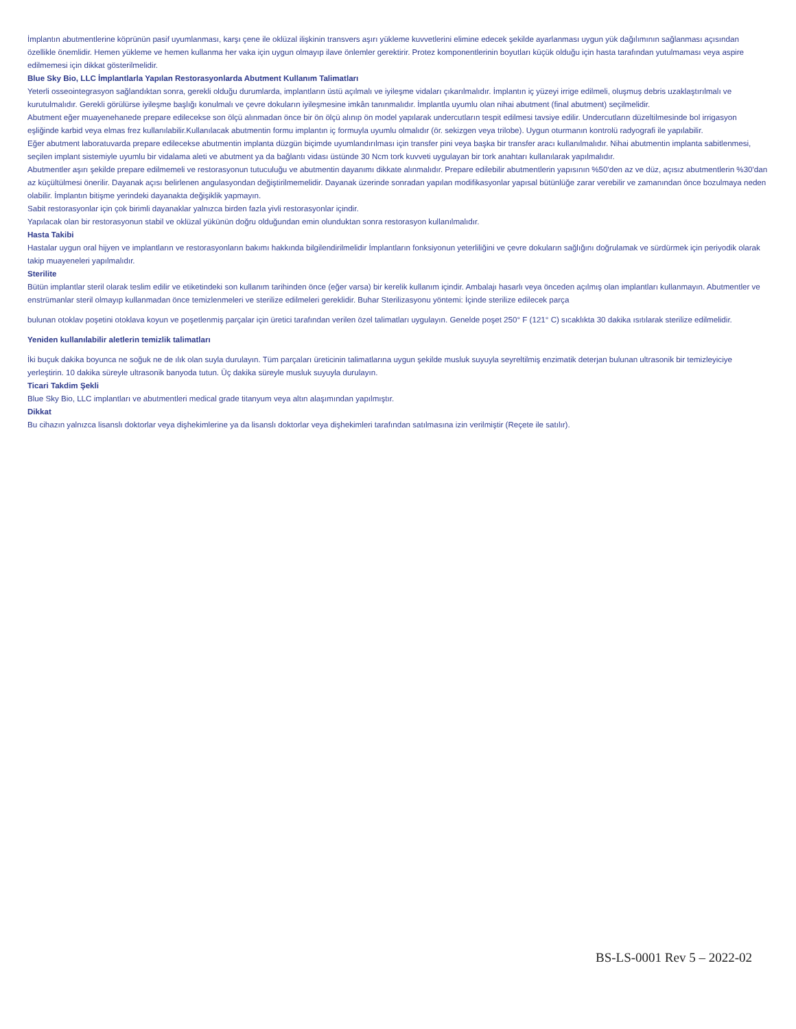İmplantın abutmentlerine köprünün pasif uyumlanması, karşı çene ile oklüzal ilişkinin transvers aşırı yükleme kuvvetlerini elimine edecek şekilde ayarlanması uygun yük dağılımının sağlanması açısından özellikle önemlidir. Hemen yükleme ve hemen kullanma her vaka için uygun olmayıp ilave önlemler gerektirir. Protez komponentlerinin boyutları küçük olduğu için hasta tarafından yutulmaması veya aspire edilmemesi için dikkat gösterilmelidir.
Blue Sky Bio, LLC İmplantlarla Yapılan Restorasyonlarda Abutment Kullanım Talimatları
Yeterli osseointegrasyon sağlandıktan sonra, gerekli olduğu durumlarda, implantların üstü açılmalı ve iyileşme vidaları çıkarılmalıdır. İmplantın iç yüzeyi irrige edilmeli, oluşmuş debris uzaklaştırılmalı ve kurutulmalıdır. Gerekli görülürse iyileşme başlığı konulmalı ve çevre dokuların iyileşmesine imkân tanınmalıdır. İmplantla uyumlu olan nihai abutment (final abutment) seçilmelidir.
Abutment eğer muayenehanede prepare edilecekse son ölçü alınmadan önce bir ön ölçü alınıp ön model yapılarak undercutların tespit edilmesi tavsiye edilir. Undercutların düzeltilmesinde bol irrigasyon eşliğinde karbid veya elmas frez kullanılabilir.Kullanılacak abutmentin formu implantın iç formuyla uyumlu olmalıdır (ör. sekizgen veya trilobe). Uygun oturmanın kontrolü radyografi ile yapılabilir.
Eğer abutment laboratuvarda prepare edilecekse abutmentin implanta düzgün biçimde uyumlandırılması için transfer pini veya başka bir transfer aracı kullanılmalıdır. Nihai abutmentin implanta sabitlenmesi, seçilen implant sistemiyle uyumlu bir vidalama aleti ve abutment ya da bağlantı vidası üstünde 30 Ncm tork kuvveti uygulayan bir tork anahtarı kullanılarak yapılmalıdır.
Abutmentler aşırı şekilde prepare edilmemeli ve restorasyonun tutuculuğu ve abutmentin dayanımı dikkate alınmalıdır. Prepare edilebilir abutmentlerin yapısının %50'den az ve düz, açısız abutmentlerin %30'dan az küçültülmesi önerilir. Dayanak açısı belirlenen angulasyondan değiştirilmemelidir. Dayanak üzerinde sonradan yapılan modifikasyonlar yapısal bütünlüğe zarar verebilir ve zamanından önce bozulmaya neden olabilir. İmplantın bitişme yerindeki dayanakta değişiklik yapmayın.
Sabit restorasyonlar için çok birimli dayanaklar yalnızca birden fazla yivli restorasyonlar içindir.
Yapılacak olan bir restorasyonun stabil ve oklüzal yükünün doğru olduğundan emin olunduktan sonra restorasyon kullanılmalıdır.
Hasta Takibi
Hastalar uygun oral hijyen ve implantların ve restorasyonların bakımı hakkında bilgilendirilmelidir İmplantların fonksiyonun yeterliliğini ve çevre dokuların sağlığını doğrulamak ve sürdürmek için periyodik olarak takip muayeneleri yapılmalıdır.
Sterilite
Bütün implantlar steril olarak teslim edilir ve etiketindeki son kullanım tarihinden önce (eğer varsa) bir kerelik kullanım içindir. Ambalajı hasarlı veya önceden açılmış olan implantları kullanmayın. Abutmentler ve enstrümanlar steril olmayıp kullanmadan önce temizlenmeleri ve sterilize edilmeleri gereklidir. Buhar Sterilizasyonu yöntemi: İçinde sterilize edilecek parça
bulunan otoklav poşetini otoklava koyun ve poşetlenmiş parçalar için üretici tarafından verilen özel talimatları uygulayın. Genelde poşet 250° F (121° C) sıcaklıkta 30 dakika ısıtılarak sterilize edilmelidir.
Yeniden kullanılabilir aletlerin temizlik talimatları
İki buçuk dakika boyunca ne soğuk ne de ılık olan suyla durulayın. Tüm parçaları üreticinin talimatlarına uygun şekilde musluk suyuyla seyreltilmiş enzimatik deterjan bulunan ultrasonik bir temizleyiciye yerleştirin. 10 dakika süreyle ultrasonik banyoda tutun. Üç dakika süreyle musluk suyuyla durulayın.
Ticari Takdim Şekli
Blue Sky Bio, LLC implantları ve abutmentleri medical grade titanyum veya altın alaşımından yapılmıştır.
Dikkat
Bu cihazın yalnızca lisanslı doktorlar veya dişhekimlerine ya da lisanslı doktorlar veya dişhekimleri tarafından satılmasına izin verilmiştir (Reçete ile satılır).
BS-LS-0001 Rev 5 – 2022-02